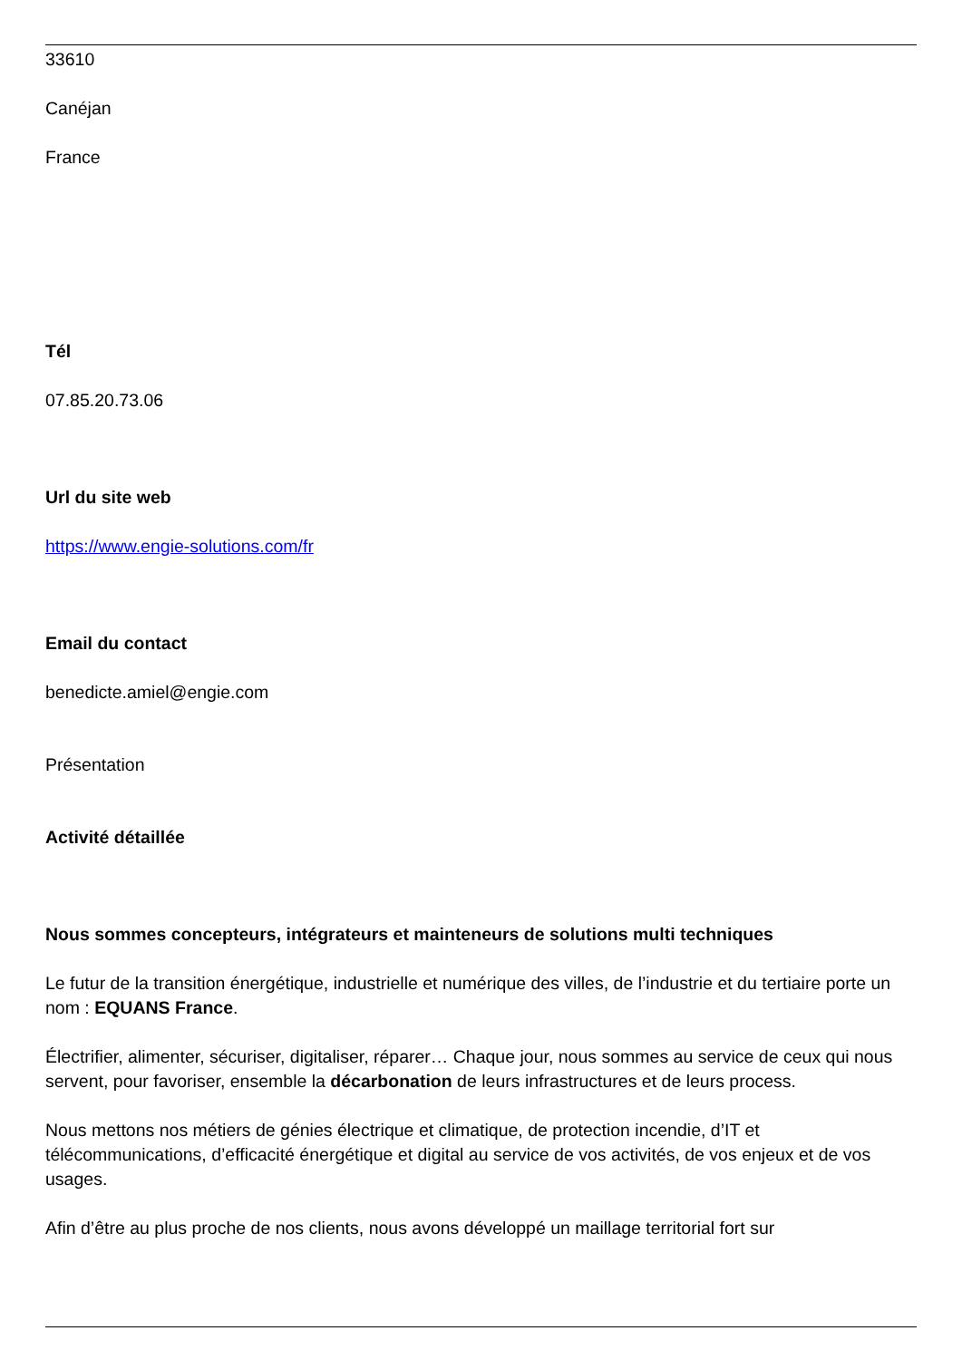33610
Canéjan
France
Tél
07.85.20.73.06
Url du site web
https://www.engie-solutions.com/fr
Email du contact
benedicte.amiel@engie.com
Présentation
Activité détaillée
Nous sommes concepteurs, intégrateurs et mainteneurs de solutions multi techniques
Le futur de la transition énergétique, industrielle et numérique des villes, de l’industrie et du tertiaire porte un nom : EQUANS France.
Électrifier, alimenter, sécuriser, digitaliser, réparer… Chaque jour, nous sommes au service de ceux qui nous servent, pour favoriser, ensemble la décarbonation de leurs infrastructures et de leurs process.
Nous mettons nos métiers de génies électrique et climatique, de protection incendie, d’IT et télécommunications, d’efficacité énergétique et digital au service de vos activités, de vos enjeux et de vos usages.
Afin d’être au plus proche de nos clients, nous avons développé un maillage territorial fort sur